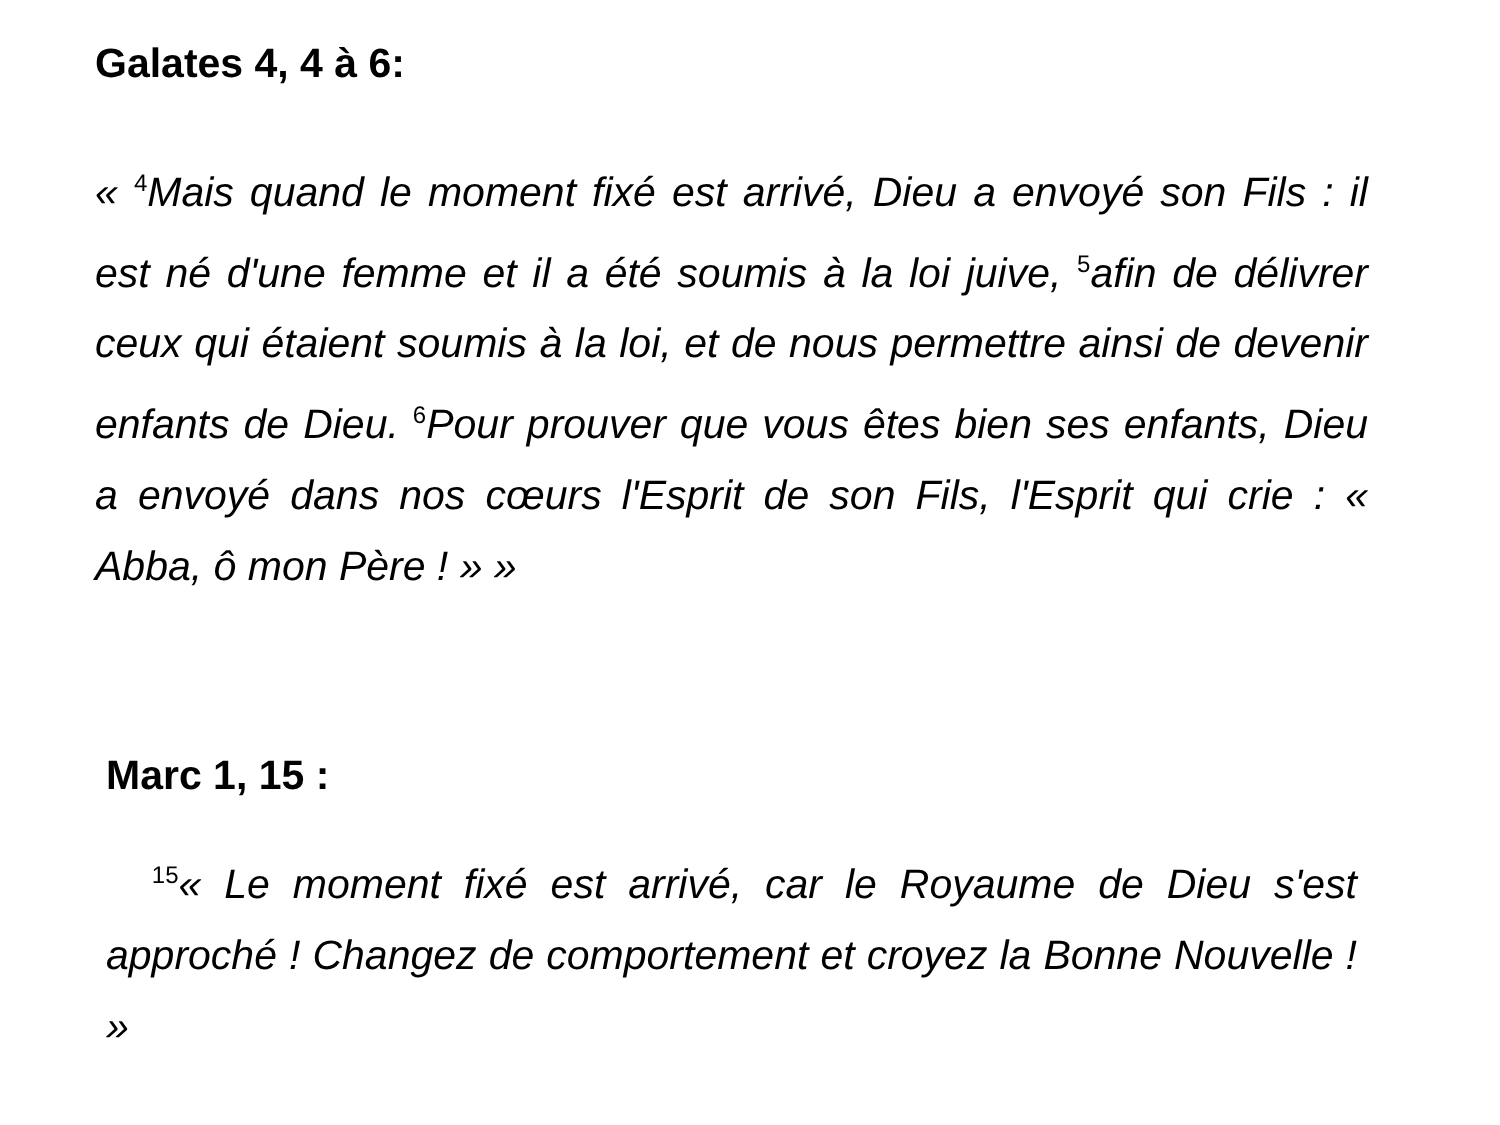Galates 4, 4 à 6:
« <sup>4</sup>Mais quand le moment fixé est arrivé, Dieu a envoyé son Fils : il est né d'une femme et il a été soumis à la loi juive, <sup>5</sup>afin de délivrer ceux qui étaient soumis à la loi, et de nous permettre ainsi de devenir enfants de Dieu. <sup>6</sup>Pour prouver que vous êtes bien ses enfants, Dieu a envoyé dans nos cœurs l'Esprit de son Fils, l'Esprit qui crie : « Abba, ô mon Père ! » »
Marc 1, 15 :
<sup>15</sup> « Le moment fixé est arrivé, car le Royaume de Dieu s'est approché ! Changez de comportement et croyez la Bonne Nouvelle ! »